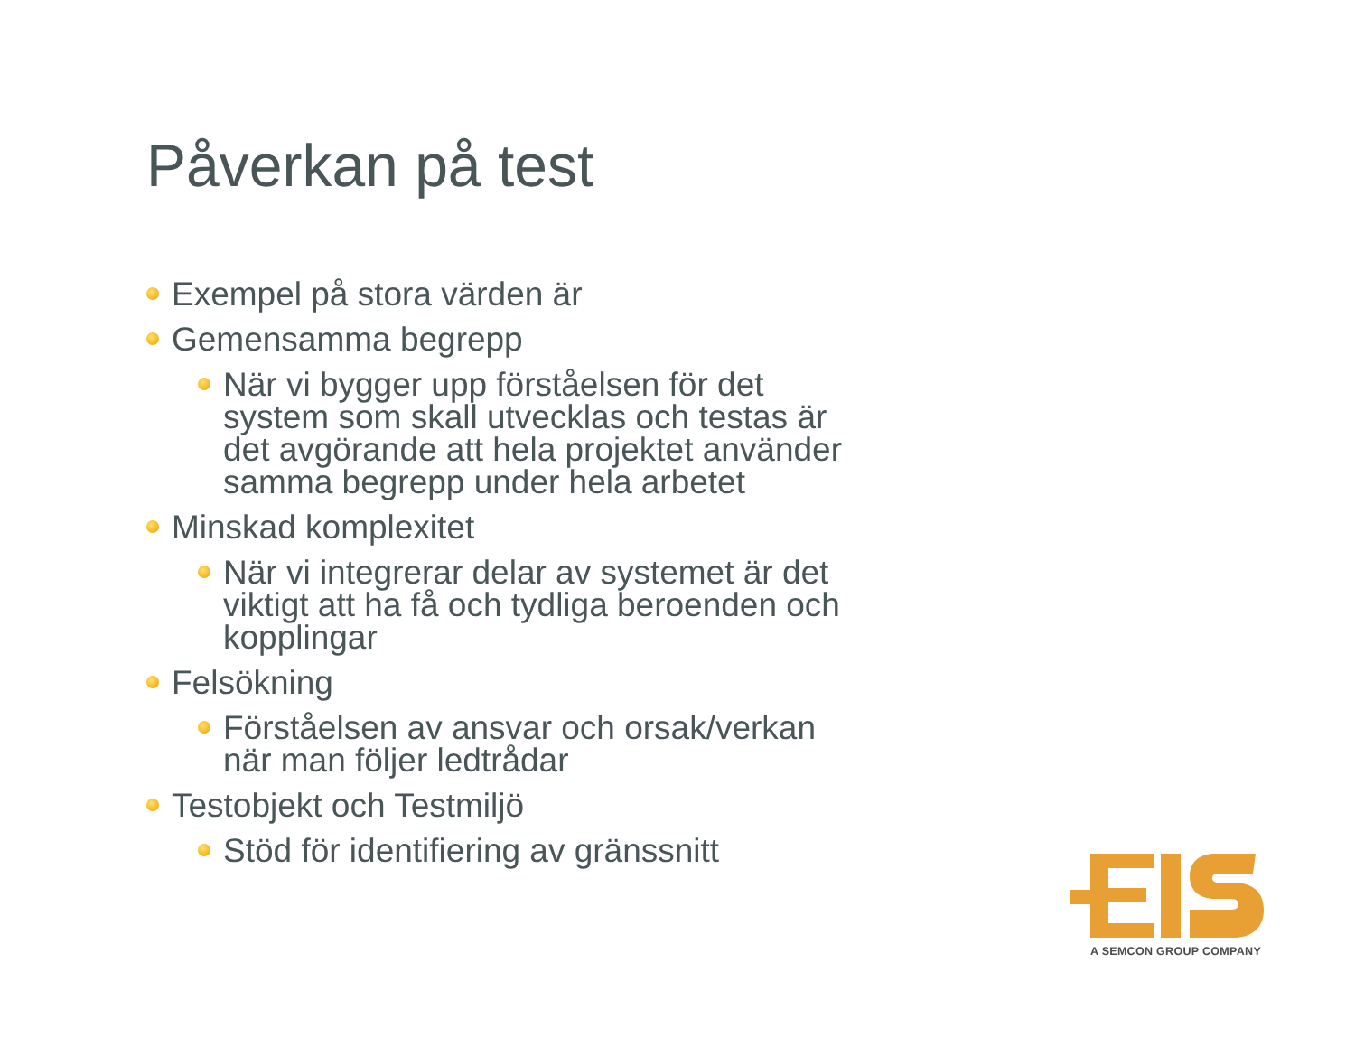Påverkan på test
Exempel på stora värden är
Gemensamma begrepp
När vi bygger upp förståelsen för det system som skall utvecklas och testas är det avgörande att hela projektet använder samma begrepp under hela arbetet
Minskad komplexitet
När vi integrerar delar av systemet är det viktigt att ha få och tydliga beroenden och kopplingar
Felsökning
Förståelsen av ansvar och orsak/verkan när man följer ledtrådar
Testobjekt och Testmiljö
Stöd för identifiering av gränssnitt
A SEMCON GROUP COMPANY